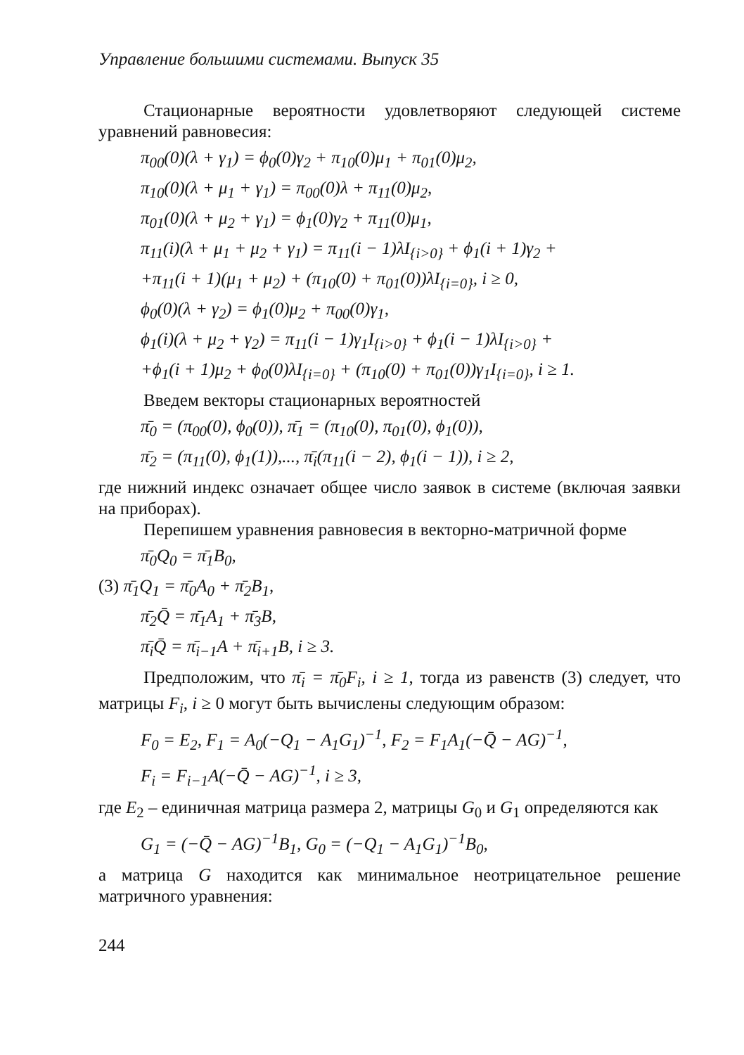Управление большими системами. Выпуск 35
Стационарные вероятности удовлетворяют следующей системе уравнений равновесия:
π<sub>00</sub>(0)(λ + γ<sub>1</sub>) = ϕ<sub>0</sub>(0)γ<sub>2</sub> + π<sub>10</sub>(0)μ<sub>1</sub> + π<sub>01</sub>(0)μ<sub>2</sub>,
π<sub>10</sub>(0)(λ + μ<sub>1</sub> + γ<sub>1</sub>) = π<sub>00</sub>(0)λ + π<sub>11</sub>(0)μ<sub>2</sub>,
π<sub>01</sub>(0)(λ + μ<sub>2</sub> + γ<sub>1</sub>) = ϕ<sub>1</sub>(0)γ<sub>2</sub> + π<sub>11</sub>(0)μ<sub>1</sub>,
π<sub>11</sub>(i)(λ + μ<sub>1</sub> + μ<sub>2</sub> + γ<sub>1</sub>) = π<sub>11</sub>(i − 1)λI<sub>{i>0}</sub> + ϕ<sub>1</sub>(i + 1)γ<sub>2</sub> +
+π<sub>11</sub>(i + 1)(μ<sub>1</sub> + μ<sub>2</sub>) + (π<sub>10</sub>(0) + π<sub>01</sub>(0))λI<sub>{i=0}</sub>, i ≥ 0,
ϕ<sub>0</sub>(0)(λ + γ<sub>2</sub>) = ϕ<sub>1</sub>(0)μ<sub>2</sub> + π<sub>00</sub>(0)γ<sub>1</sub>,
ϕ<sub>1</sub>(i)(λ + μ<sub>2</sub> + γ<sub>2</sub>) = π<sub>11</sub>(i − 1)γ<sub>1</sub>I<sub>{i>0}</sub> + ϕ<sub>1</sub>(i − 1)λI<sub>{i>0}</sub> +
+ϕ<sub>1</sub>(i + 1)μ<sub>2</sub> + ϕ<sub>0</sub>(0)λI<sub>{i=0}</sub> + (π<sub>10</sub>(0) + π<sub>01</sub>(0))γ<sub>1</sub>I<sub>{i=0}</sub>, i ≥ 1.
Введем векторы стационарных вероятностей
π̄<sub>0</sub> = (π<sub>00</sub>(0), ϕ<sub>0</sub>(0)), π̄<sub>1</sub> = (π<sub>10</sub>(0), π<sub>01</sub>(0), ϕ<sub>1</sub>(0)),
π̄<sub>2</sub> = (π<sub>11</sub>(0), ϕ<sub>1</sub>(1)),..., π̄<sub>i</sub>(π<sub>11</sub>(i − 2), ϕ<sub>1</sub>(i − 1)), i ≥ 2,
где нижний индекс означает общее число заявок в системе (включая заявки на приборах).
Перепишем уравнения равновесия в векторно-матричной форме
π̄<sub>0</sub>Q<sub>0</sub> = π̄<sub>1</sub>B<sub>0</sub>,
(3) π̄<sub>1</sub>Q<sub>1</sub> = π̄<sub>0</sub>A<sub>0</sub> + π̄<sub>2</sub>B<sub>1</sub>,
π̄<sub>2</sub>Q̄ = π̄<sub>1</sub>A<sub>1</sub> + π̄<sub>3</sub>B,
π̄<sub>i</sub>Q̄ = π̄<sub>i−1</sub>A + π̄<sub>i+1</sub>B, i ≥ 3.
Предположим, что π̄<sub>i</sub> = π̄<sub>0</sub>F<sub>i</sub>, i ≥ 1, тогда из равенств (3) следует, что матрицы F<sub>i</sub>, i ≥ 0 могут быть вычислены следующим образом:
F<sub>0</sub> = E<sub>2</sub>, F<sub>1</sub> = A<sub>0</sub>(−Q<sub>1</sub> − A<sub>1</sub>G<sub>1</sub>)<sup>−1</sup>, F<sub>2</sub> = F<sub>1</sub>A<sub>1</sub>(−Q̄ − AG)<sup>−1</sup>,
F<sub>i</sub> = F<sub>i−1</sub>A(−Q̄ − AG)<sup>−1</sup>, i ≥ 3,
где E<sub>2</sub> – единичная матрица размера 2, матрицы G<sub>0</sub> и G<sub>1</sub> определяются как
G<sub>1</sub> = (−Q̄ − AG)<sup>−1</sup>B<sub>1</sub>, G<sub>0</sub> = (−Q<sub>1</sub> − A<sub>1</sub>G<sub>1</sub>)<sup>−1</sup>B<sub>0</sub>,
а матрица G находится как минимальное неотрицательное решение матричного уравнения:
244